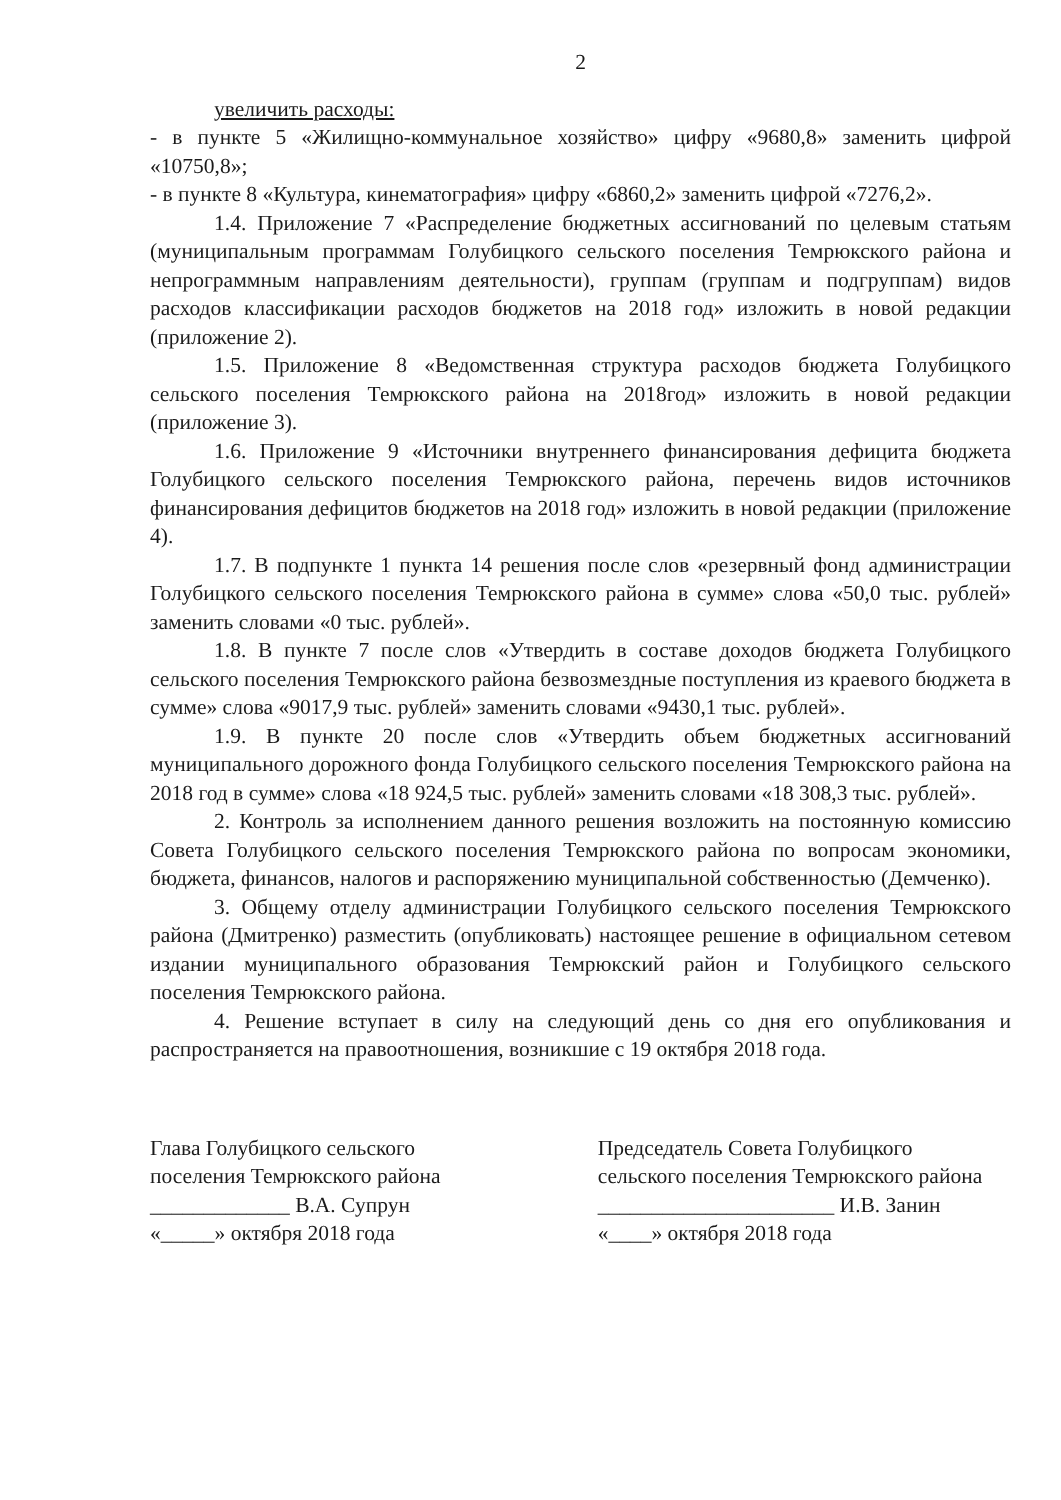2
увеличить расходы:
- в пункте 5 «Жилищно-коммунальное хозяйство» цифру «9680,8» заменить цифрой «10750,8»;
- в пункте 8 «Культура, кинематография» цифру «6860,2» заменить цифрой «7276,2».
1.4. Приложение 7 «Распределение бюджетных ассигнований по целевым статьям (муниципальным программам Голубицкого сельского поселения Темрюкского района и непрограммным направлениям деятельности), группам (группам и подгруппам) видов расходов классификации расходов бюджетов на 2018 год» изложить в новой редакции (приложение 2).
1.5. Приложение 8 «Ведомственная структура расходов бюджета Голубицкого сельского поселения Темрюкского района на 2018год» изложить в новой редакции (приложение 3).
1.6. Приложение 9 «Источники внутреннего финансирования дефицита бюджета Голубицкого сельского поселения Темрюкского района, перечень видов источников финансирования дефицитов бюджетов на 2018 год» изложить в новой редакции (приложение 4).
1.7. В подпункте 1 пункта 14 решения после слов «резервный фонд администрации Голубицкого сельского поселения Темрюкского района в сумме» слова «50,0 тыс. рублей» заменить словами «0 тыс. рублей».
1.8. В пункте 7 после слов «Утвердить в составе доходов бюджета Голубицкого сельского поселения Темрюкского района безвозмездные поступления из краевого бюджета в сумме» слова «9017,9 тыс. рублей» заменить словами «9430,1 тыс. рублей».
1.9. В пункте 20 после слов «Утвердить объем бюджетных ассигнований муниципального дорожного фонда Голубицкого сельского поселения Темрюкского района на 2018 год в сумме» слова «18 924,5 тыс. рублей» заменить словами «18 308,3 тыс. рублей».
2. Контроль за исполнением данного решения возложить на постоянную комиссию Совета Голубицкого сельского поселения Темрюкского района по вопросам экономики, бюджета, финансов, налогов и распоряжению муниципальной собственностью (Демченко).
3. Общему отделу администрации Голубицкого сельского поселения Темрюкского района (Дмитренко) разместить (опубликовать) настоящее решение в официальном сетевом издании муниципального образования Темрюкский район и Голубицкого сельского поселения Темрюкского района.
4. Решение вступает в силу на следующий день со дня его опубликования и распространяется на правоотношения, возникшие с 19 октября 2018 года.
Глава Голубицкого сельского
поселения Темрюкского района
_____________ В.А. Супрун
«_____» октября 2018 года
Председатель Совета Голубицкого
сельского поселения Темрюкского района
______________________ И.В. Занин
«____» октября 2018 года